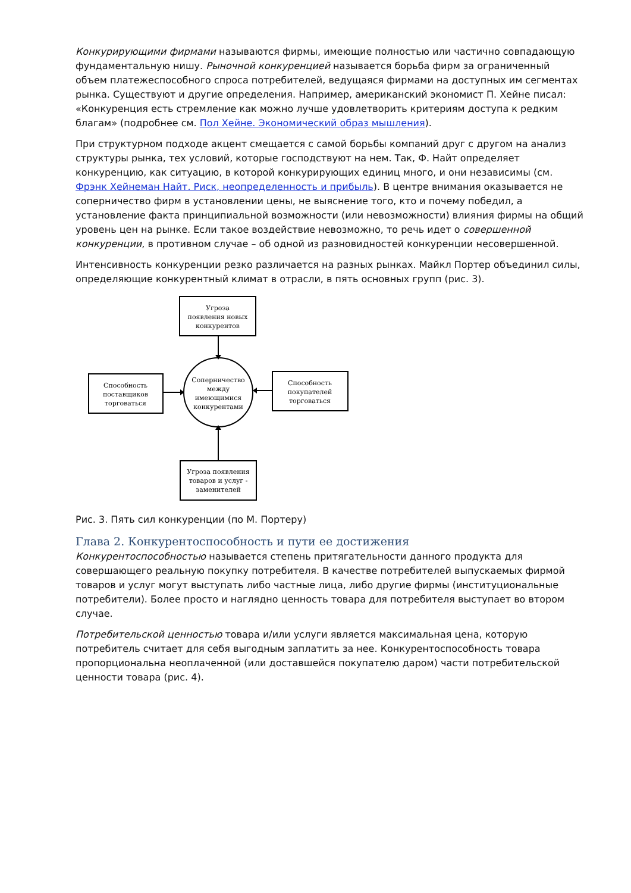Конкурирующими фирмами называются фирмы, имеющие полностью или частично совпадающую фундаментальную нишу. Рыночной конкуренцией называется борьба фирм за ограниченный объем платежеспособного спроса потребителей, ведущаяся фирмами на доступных им сегментах рынка. Существуют и другие определения. Например, американский экономист П. Хейне писал: «Конкуренция есть стремление как можно лучше удовлетворить критериям доступа к редким благам» (подробнее см. Пол Хейне. Экономический образ мышления).
При структурном подходе акцент смещается с самой борьбы компаний друг с другом на анализ структуры рынка, тех условий, которые господствуют на нем. Так, Ф. Найт определяет конкуренцию, как ситуацию, в которой конкурирующих единиц много, и они независимы (см. Фрэнк Хейнеман Найт. Риск, неопределенность и прибыль). В центре внимания оказывается не соперничество фирм в установлении цены, не выяснение того, кто и почему победил, а установление факта принципиальной возможности (или невозможности) влияния фирмы на общий уровень цен на рынке. Если такое воздействие невозможно, то речь идет о совершенной конкуренции, в противном случае – об одной из разновидностей конкуренции несовершенной.
Интенсивность конкуренции резко различается на разных рынках. Майкл Портер объединил силы, определяющие конкурентный климат в отрасли, в пять основных групп (рис. 3).
Угроза
появления новых
конкурентов
Способность
поставщиков
торговаться
Соперничество
между
имеющимися
конкурентами
Способность
покупателей
торговаться
Угроза появления
товаров и услуг -
заменителей
Рис. 3. Пять сил конкуренции (по М. Портеру)
Глава 2. Конкурентоспособность и пути ее достижения
Конкурентоспособностью называется степень притягательности данного продукта для совершающего реальную покупку потребителя. В качестве потребителей выпускаемых фирмой товаров и услуг могут выступать либо частные лица, либо другие фирмы (институциональные потребители). Более просто и наглядно ценность товара для потребителя выступает во втором случае.
Потребительской ценностью товара и/или услуги является максимальная цена, которую потребитель считает для себя выгодным заплатить за нее. Конкурентоспособность товара пропорциональна неоплаченной (или доставшейся покупателю даром) части потребительской ценности товара (рис. 4).